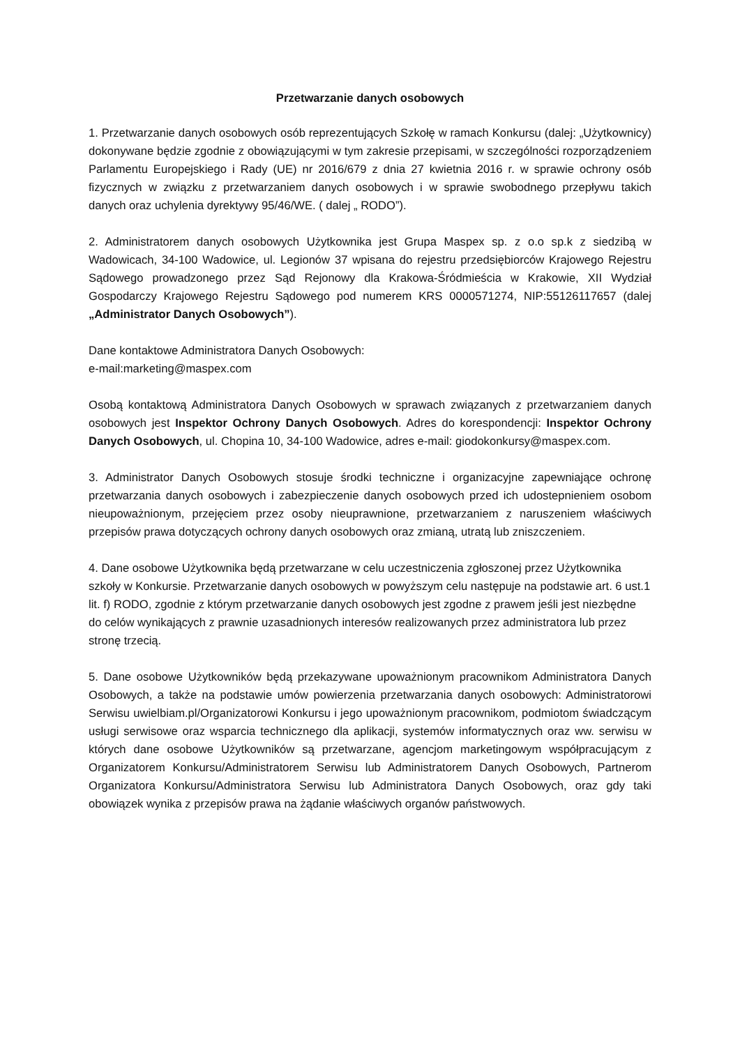Przetwarzanie danych osobowych
1. Przetwarzanie danych osobowych osób reprezentujących Szkołę w ramach Konkursu (dalej: „Użytkownicy) dokonywane będzie zgodnie z obowiązującymi w tym zakresie przepisami, w szczególności rozporządzeniem Parlamentu Europejskiego i Rady (UE) nr 2016/679 z dnia 27 kwietnia 2016 r. w sprawie ochrony osób fizycznych w związku z przetwarzaniem danych osobowych i w sprawie swobodnego przepływu takich danych oraz uchylenia dyrektywy 95/46/WE. ( dalej „ RODO”).
2. Administratorem danych osobowych Użytkownika jest Grupa Maspex sp. z o.o sp.k z siedzibą w Wadowicach, 34-100 Wadowice, ul. Legionów 37 wpisana do rejestru przedsiębiorców Krajowego Rejestru Sądowego prowadzonego przez Sąd Rejonowy dla Krakowa-Śródmieścia w Krakowie, XII Wydział Gospodarczy Krajowego Rejestru Sądowego pod numerem KRS 0000571274, NIP:55126117657 (dalej „Administrator Danych Osobowych”).
Dane kontaktowe Administratora Danych Osobowych:
e-mail:marketing@maspex.com
Osobą kontaktową Administratora Danych Osobowych w sprawach związanych z przetwarzaniem danych osobowych jest Inspektor Ochrony Danych Osobowych. Adres do korespondencji: Inspektor Ochrony Danych Osobowych, ul. Chopina 10, 34-100 Wadowice, adres e-mail: giodokonkursy@maspex.com.
3. Administrator Danych Osobowych stosuje środki techniczne i organizacyjne zapewniające ochronę przetwarzania danych osobowych i zabezpieczenie danych osobowych przed ich udostepnieniem osobom nieupoważnionym, przejęciem przez osoby nieuprawnione, przetwarzaniem z naruszeniem właściwych przepisów prawa dotyczących ochrony danych osobowych oraz zmianą, utratą lub zniszczeniem.
4. Dane osobowe Użytkownika będą przetwarzane w celu uczestniczenia zgłoszonej przez Użytkownika szkoły w Konkursie. Przetwarzanie danych osobowych w powyższym celu następuje na podstawie art. 6 ust.1 lit. f) RODO, zgodnie z którym przetwarzanie danych osobowych jest zgodne z prawem jeśli jest niezbędne do celów wynikających z prawnie uzasadnionych interesów realizowanych przez administratora lub przez stronę trzecią.
5. Dane osobowe Użytkowników będą przekazywane upoważnionym pracownikom Administratora Danych Osobowych, a także na podstawie umów powierzenia przetwarzania danych osobowych: Administratorowi Serwisu uwielbiam.pl/Organizatorowi Konkursu i jego upoważnionym pracownikom, podmiotom świadczącym usługi serwisowe oraz wsparcia technicznego dla aplikacji, systemów informatycznych oraz ww. serwisu w których dane osobowe Użytkowników są przetwarzane, agencjom marketingowym współpracującym z Organizatorem Konkursu/Administratorem Serwisu lub Administratorem Danych Osobowych, Partnerom Organizatora Konkursu/Administratora Serwisu lub Administratora Danych Osobowych, oraz gdy taki obowiązek wynika z przepisów prawa na żądanie właściwych organów państwowych.